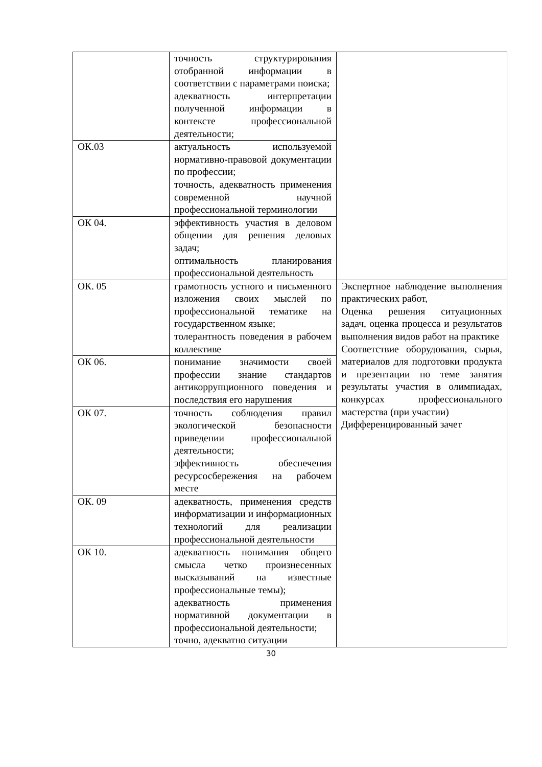| | точность структурирования отобранной информации в соответствии с параметрами поиска; адекватность интерпретации полученной информации в контексте профессиональной деятельности; | |
| ОК.03 | актуальность используемой нормативно-правовой документации по профессии; точность, адекватность применения современной научной профессиональной терминологии | |
| ОК 04. | эффективность участия в деловом общении для решения деловых задач; оптимальность планирования профессиональной деятельность | |
| ОК. 05 | грамотность устного и письменного изложения своих мыслей по профессиональной тематике на государственном языке; толерантность поведения в рабочем коллективе | Экспертное наблюдение выполнения практических работ, Оценка решения ситуационных задач, оценка процесса и результатов выполнения видов работ на практике Соответствие оборудования, сырья, материалов для подготовки продукта и презентации по теме занятия результаты участия в олимпиадах, конкурсах профессионального мастерства (при участии) Дифференцированный зачет |
| ОК 06. | понимание значимости своей профессии знание стандартов антикоррупционного поведения и последствия его нарушения | |
| ОК 07. | точность соблюдения правил экологической безопасности приведении профессиональной деятельности; эффективность обеспечения ресурсосбережения на рабочем месте | |
| ОК. 09 | адекватность, применения средств информатизации и информационных технологий для реализации профессиональной деятельности | |
| ОК 10. | адекватность понимания общего смысла четко произнесенных высказываний на известные профессиональные темы); адекватность применения нормативной документации в профессиональной деятельности; точно, адекватно ситуации | |
30